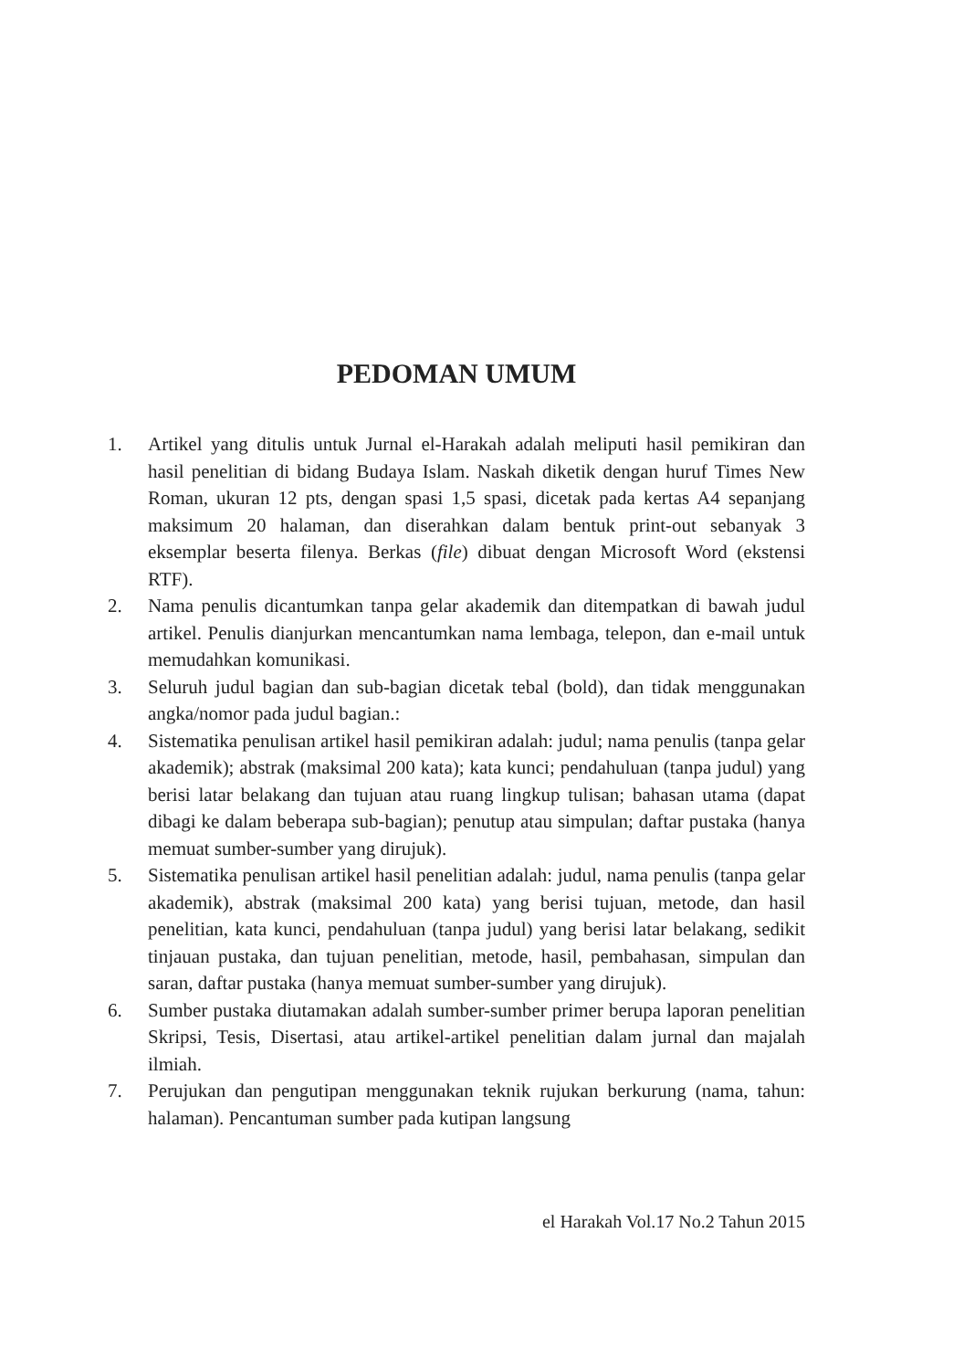PEDOMAN UMUM
1. Artikel yang ditulis untuk Jurnal el-Harakah adalah meliputi hasil pemikiran dan hasil penelitian di bidang Budaya Islam. Naskah diketik dengan huruf Times New Roman, ukuran 12 pts, dengan spasi 1,5 spasi, dicetak pada kertas A4 sepanjang maksimum 20 halaman, dan diserahkan dalam bentuk print-out sebanyak 3 eksemplar beserta filenya. Berkas (file) dibuat dengan Microsoft Word (ekstensi RTF).
2. Nama penulis dicantumkan tanpa gelar akademik dan ditempatkan di bawah judul artikel. Penulis dianjurkan mencantumkan nama lembaga, telepon, dan e-mail untuk memudahkan komunikasi.
3. Seluruh judul bagian dan sub-bagian dicetak tebal (bold), dan tidak menggunakan angka/nomor pada judul bagian.:
4. Sistematika penulisan artikel hasil pemikiran adalah: judul; nama penulis (tanpa gelar akademik); abstrak (maksimal 200 kata); kata kunci; pendahuluan (tanpa judul) yang berisi latar belakang dan tujuan atau ruang lingkup tulisan; bahasan utama (dapat dibagi ke dalam beberapa sub-bagian); penutup atau simpulan; daftar pustaka (hanya memuat sumber-sumber yang dirujuk).
5. Sistematika penulisan artikel hasil penelitian adalah: judul, nama penulis (tanpa gelar akademik), abstrak (maksimal 200 kata) yang berisi tujuan, metode, dan hasil penelitian, kata kunci, pendahuluan (tanpa judul) yang berisi latar belakang, sedikit tinjauan pustaka, dan tujuan penelitian, metode, hasil, pembahasan, simpulan dan saran, daftar pustaka (hanya memuat sumber-sumber yang dirujuk).
6. Sumber pustaka diutamakan adalah sumber-sumber primer berupa laporan penelitian Skripsi, Tesis, Disertasi, atau artikel-artikel penelitian dalam jurnal dan majalah ilmiah.
7. Perujukan dan pengutipan menggunakan teknik rujukan berkurung (nama, tahun: halaman). Pencantuman sumber pada kutipan langsung
el Harakah Vol.17 No.2 Tahun 2015